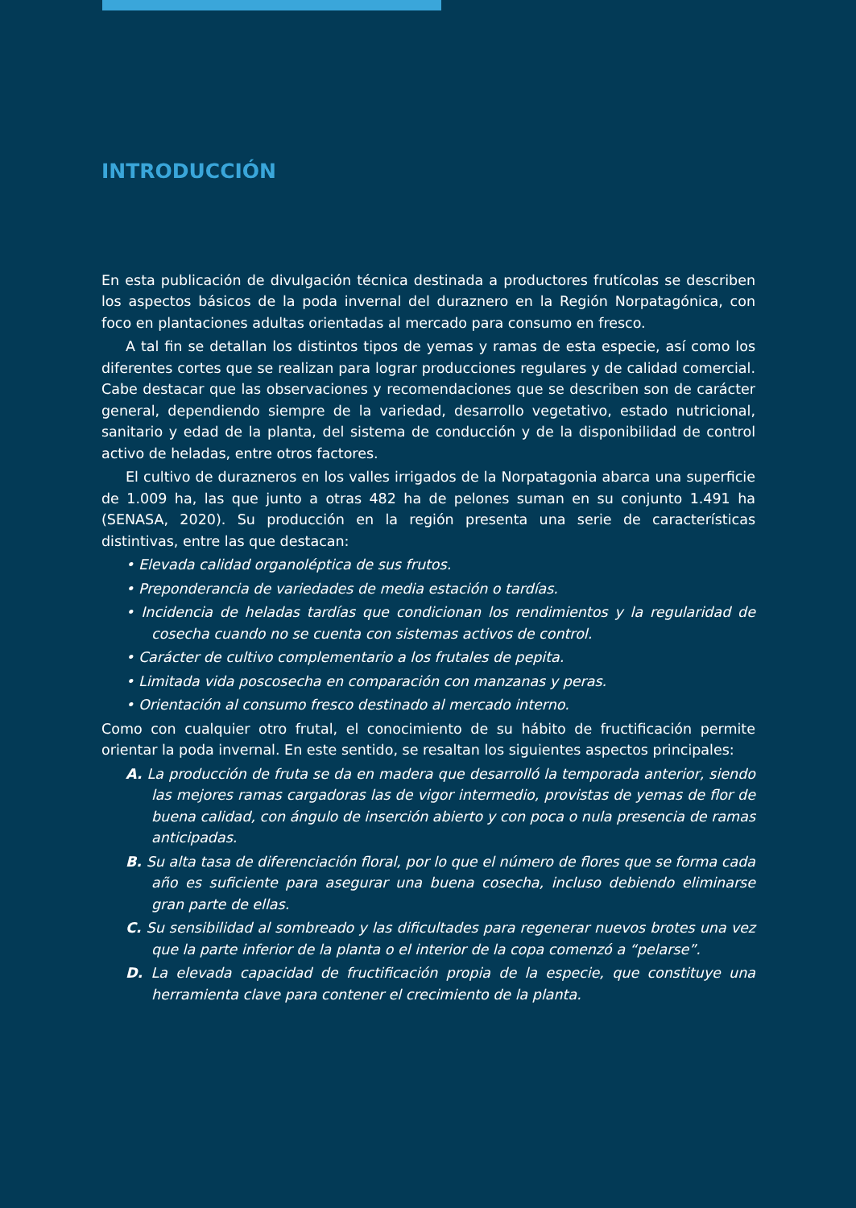INTRODUCCIÓN
En esta publicación de divulgación técnica destinada a productores frutícolas se describen los aspectos básicos de la poda invernal del duraznero en la Región Norpatagónica, con foco en plantaciones adultas orientadas al mercado para consumo en fresco.
A tal fin se detallan los distintos tipos de yemas y ramas de esta especie, así como los diferentes cortes que se realizan para lograr producciones regulares y de calidad comercial. Cabe destacar que las observaciones y recomendaciones que se describen son de carácter general, dependiendo siempre de la variedad, desarrollo vegetativo, estado nutricional, sanitario y edad de la planta, del sistema de conducción y de la disponibilidad de control activo de heladas, entre otros factores.
El cultivo de durazneros en los valles irrigados de la Norpatagonia abarca una superficie de 1.009 ha, las que junto a otras 482 ha de pelones suman en su conjunto 1.491 ha (SENASA, 2020). Su producción en la región presenta una serie de características distintivas, entre las que destacan:
• Elevada calidad organoléptica de sus frutos.
• Preponderancia de variedades de media estación o tardías.
• Incidencia de heladas tardías que condicionan los rendimientos y la regularidad de cosecha cuando no se cuenta con sistemas activos de control.
• Carácter de cultivo complementario a los frutales de pepita.
• Limitada vida poscosecha en comparación con manzanas y peras.
• Orientación al consumo fresco destinado al mercado interno.
Como con cualquier otro frutal, el conocimiento de su hábito de fructificación permite orientar la poda invernal. En este sentido, se resaltan los siguientes aspectos principales:
A. La producción de fruta se da en madera que desarrolló la temporada anterior, siendo las mejores ramas cargadoras las de vigor intermedio, provistas de yemas de flor de buena calidad, con ángulo de inserción abierto y con poca o nula presencia de ramas anticipadas.
B. Su alta tasa de diferenciación floral, por lo que el número de flores que se forma cada año es suficiente para asegurar una buena cosecha, incluso debiendo eliminarse gran parte de ellas.
C. Su sensibilidad al sombreado y las dificultades para regenerar nuevos brotes una vez que la parte inferior de la planta o el interior de la copa comenzó a “pelarse”.
D. La elevada capacidad de fructificación propia de la especie, que constituye una herramienta clave para contener el crecimiento de la planta.